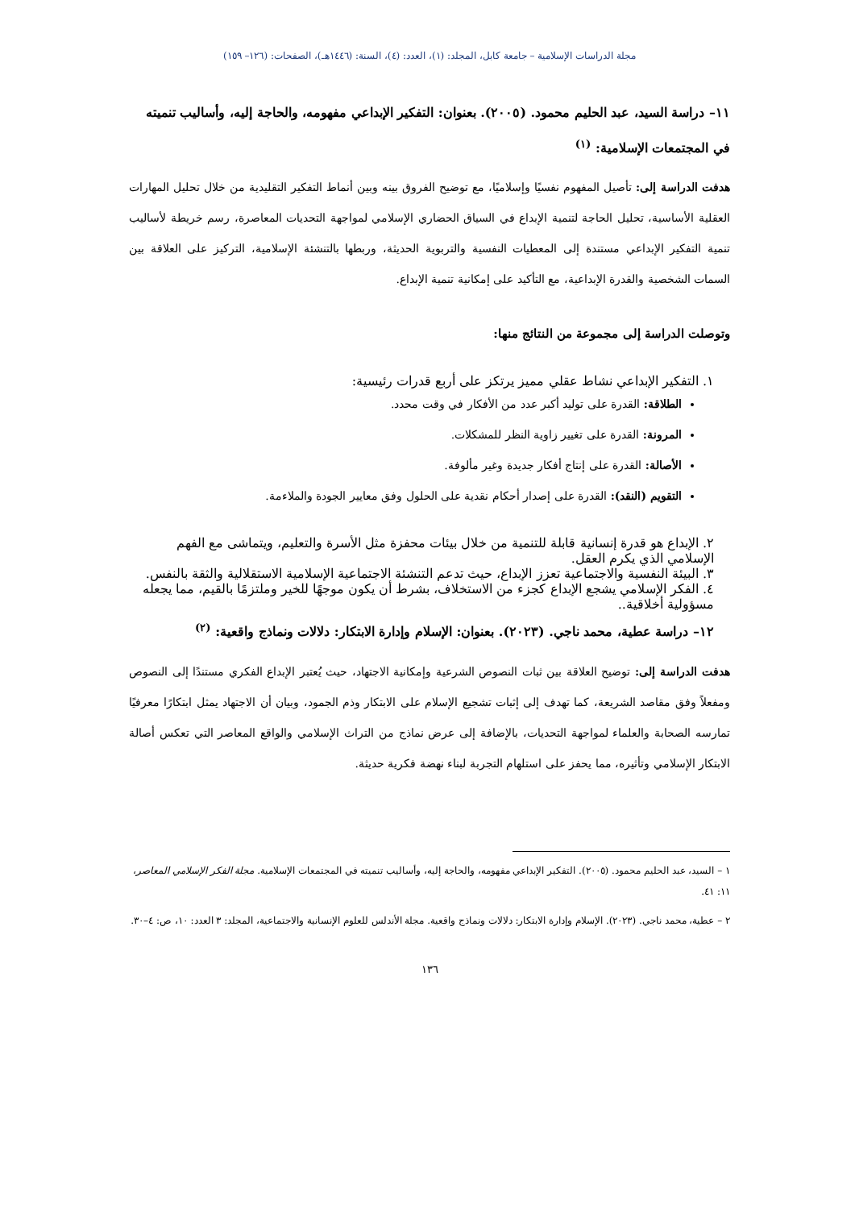مجلة الدراسات الإسلامية – جامعة كابل، المجلد: (١)، العدد: (٤)، السنة: (١٤٤٦هـ)، الصفحات: (١٢٦– ١٥٩)
١١– دراسة السيد، عبد الحليم محمود. (٢٠٠٥). بعنوان: التفكير الإبداعي مفهومه، والحاجة إليه، وأساليب تنميته في المجتمعات الإسلامية: <sup>(١)</sup>
هدفت الدراسة إلى: تأصيل المفهوم نفسيًا وإسلاميًا، مع توضيح الفروق بينه وبين أنماط التفكير التقليدية من خلال تحليل المهارات العقلية الأساسية، تحليل الحاجة لتنمية الإبداع في السياق الحضاري الإسلامي لمواجهة التحديات المعاصرة، رسم خريطة لأساليب تنمية التفكير الإبداعي مستندة إلى المعطيات النفسية والتربوية الحديثة، وربطها بالتنشئة الإسلامية، التركيز على العلاقة بين السمات الشخصية والقدرة الإبداعية، مع التأكيد على إمكانية تنمية الإبداع.
وتوصلت الدراسة إلى مجموعة من النتائج منها:
١. التفكير الإبداعي نشاط عقلي مميز يرتكز على أربع قدرات رئيسية:
الطلاقة: القدرة على توليد أكبر عدد من الأفكار في وقت محدد.
المرونة: القدرة على تغيير زاوية النظر للمشكلات.
الأصالة: القدرة على إنتاج أفكار جديدة وغير مألوفة.
التقويم (النقد): القدرة على إصدار أحكام نقدية على الحلول وفق معايير الجودة والملاءمة.
٢. الإبداع هو قدرة إنسانية قابلة للتنمية من خلال بيئات محفزة مثل الأسرة والتعليم، ويتماشى مع الفهم الإسلامي الذي يكرم العقل.
٣. البيئة النفسية والاجتماعية تعزز الإبداع، حيث تدعم التنشئة الاجتماعية الإسلامية الاستقلالية والثقة بالنفس.
٤. الفكر الإسلامي يشجع الإبداع كجزء من الاستخلاف، بشرط أن يكون موجهًا للخير وملتزمًا بالقيم، مما يجعله مسؤولية أخلاقية..
١٢– دراسة عطية، محمد ناجي. (٢٠٢٣). بعنوان: الإسلام وإدارة الابتكار: دلالات ونماذج واقعية: <sup>(٢)</sup>
هدفت الدراسة إلى: توضيح العلاقة بين ثبات النصوص الشرعية وإمكانية الاجتهاد، حيث يُعتبر الإبداع الفكري مستندًا إلى النصوص ومفعلاً وفق مقاصد الشريعة، كما تهدف إلى إثبات تشجيع الإسلام على الابتكار وذم الجمود، وبيان أن الاجتهاد يمثل ابتكارًا معرفيًا تمارسه الصحابة والعلماء لمواجهة التحديات، بالإضافة إلى عرض نماذج من التراث الإسلامي والواقع المعاصر التي تعكس أصالة الابتكار الإسلامي وتأثيره، مما يحفز على استلهام التجربة لبناء نهضة فكرية حديثة.
١ – السيد، عبد الحليم محمود. (٢٠٠٥). التفكير الإبداعي مفهومه، والحاجة إليه، وأساليب تنميته في المجتمعات الإسلامية. مجلة الفكر الإسلامي المعاصر، ١١: ٤١.
٢ – عطية، محمد ناجي. (٢٠٢٣). الإسلام وإدارة الابتكار: دلالات ونماذج واقعية. مجلة الأندلس للعلوم الإنسانية والاجتماعية، المجلد: ٣ العدد: ١٠، ص: ٤–٣٠.
١٣٦